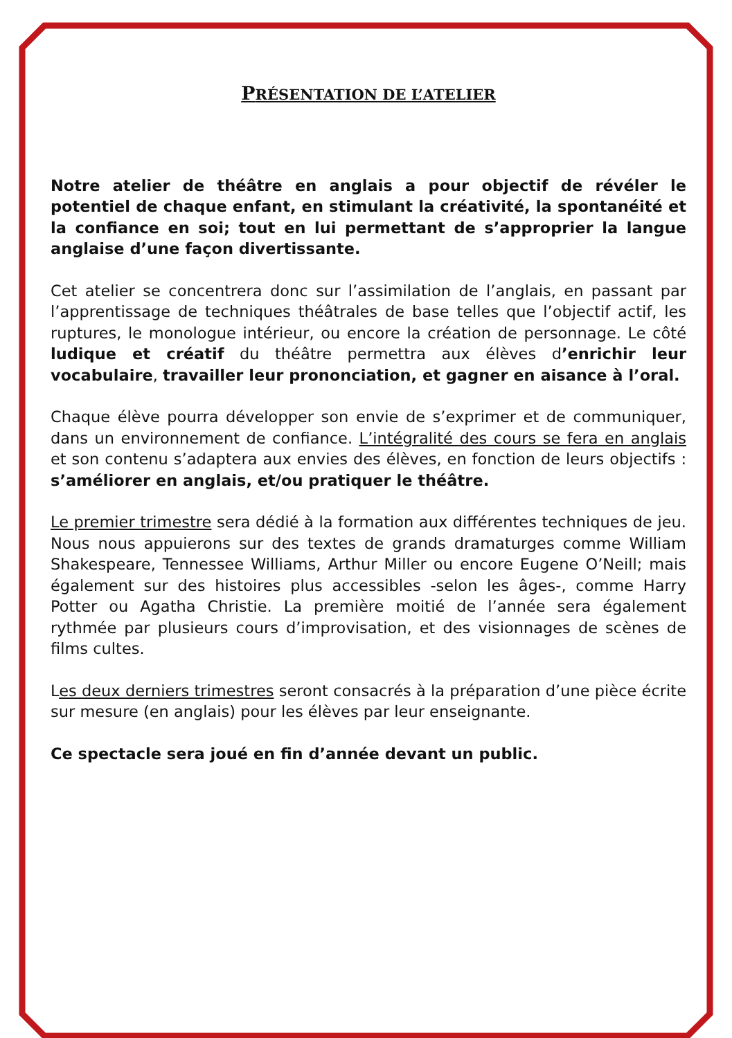PRÉSENTATION DE L’ATELIER
Notre atelier de théâtre en anglais a pour objectif de révéler le potentiel de chaque enfant, en stimulant la créativité, la spontanéité et la confiance en soi; tout en lui permettant de s’approprier la langue anglaise d’une façon divertissante.
Cet atelier se concentrera donc sur l’assimilation de l’anglais, en passant par l’apprentissage de techniques théâtrales de base telles que l’objectif actif, les ruptures, le monologue intérieur, ou encore la création de personnage. Le côté ludique et créatif du théâtre permettra aux élèves d’enrichir leur vocabulaire, travailler leur prononciation, et gagner en aisance à l’oral.
Chaque élève pourra développer son envie de s’exprimer et de communiquer, dans un environnement de confiance. L’intégralité des cours se fera en anglais et son contenu s’adaptera aux envies des élèves, en fonction de leurs objectifs : s’améliorer en anglais, et/ou pratiquer le théâtre.
Le premier trimestre sera dédié à la formation aux différentes techniques de jeu. Nous nous appuierons sur des textes de grands dramaturges comme William Shakespeare, Tennessee Williams, Arthur Miller ou encore Eugene O’Neill; mais également sur des histoires plus accessibles -selon les âges-, comme Harry Potter ou Agatha Christie. La première moitié de l’année sera également rythmée par plusieurs cours d’improvisation, et des visionnages de scènes de films cultes.
Les deux derniers trimestres seront consacrés à la préparation d’une pièce écrite sur mesure (en anglais) pour les élèves par leur enseignante.
Ce spectacle sera joué en fin d’année devant un public.